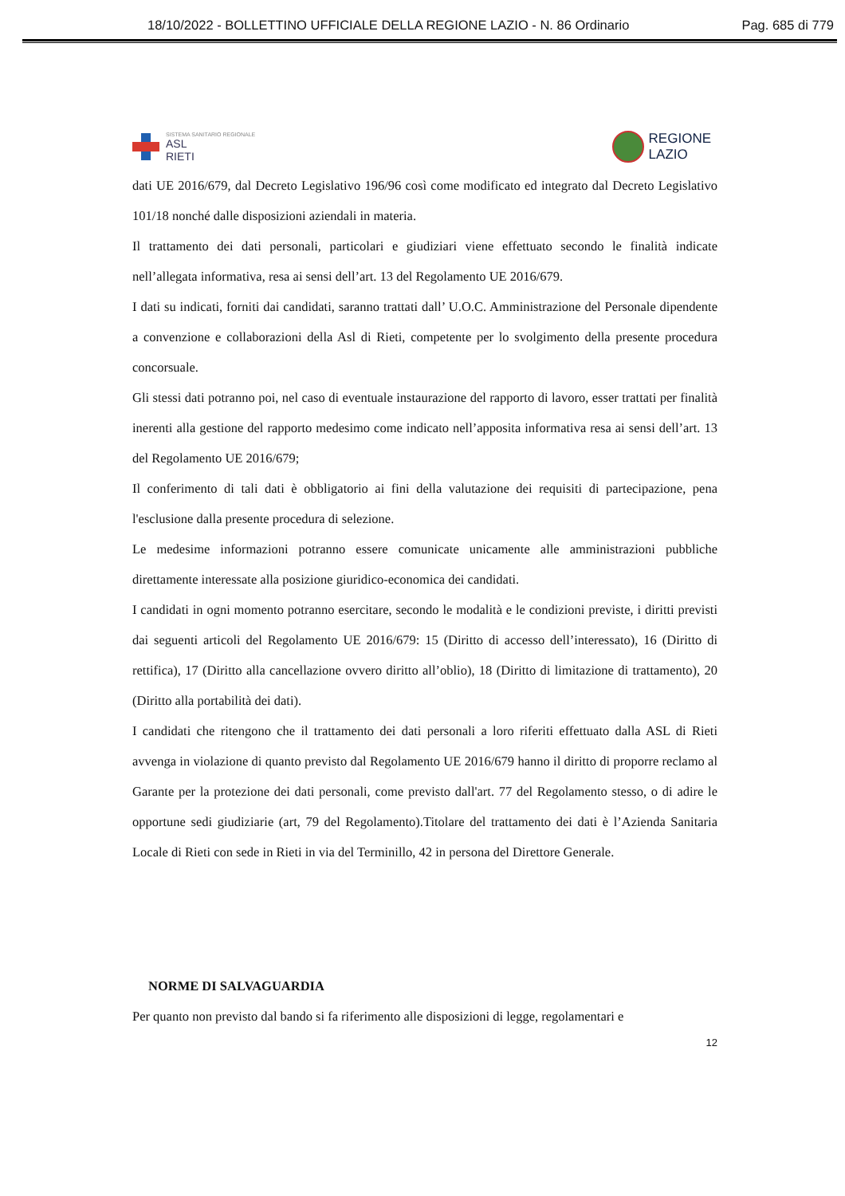18/10/2022 - BOLLETTINO UFFICIALE DELLA REGIONE LAZIO - N. 86 Ordinario Pag. 685 di 779
SISTEMA SANITARIO REGIONALE
ASL
RIETI
REGIONE
LAZIO
dati UE 2016/679, dal Decreto Legislativo 196/96 così come modificato ed integrato dal Decreto Legislativo 101/18 nonché dalle disposizioni aziendali in materia.
Il trattamento dei dati personali, particolari e giudiziari viene effettuato secondo le finalità indicate nell’allegata informativa, resa ai sensi dell’art. 13 del Regolamento UE 2016/679.
I dati su indicati, forniti dai candidati, saranno trattati dall’ U.O.C. Amministrazione del Personale dipendente a convenzione e collaborazioni della Asl di Rieti, competente per lo svolgimento della presente procedura concorsuale.
Gli stessi dati potranno poi, nel caso di eventuale instaurazione del rapporto di lavoro, esser trattati per finalità inerenti alla gestione del rapporto medesimo come indicato nell’apposita informativa resa ai sensi dell’art. 13 del Regolamento UE 2016/679;
Il conferimento di tali dati è obbligatorio ai fini della valutazione dei requisiti di partecipazione, pena l'esclusione dalla presente procedura di selezione.
Le medesime informazioni potranno essere comunicate unicamente alle amministrazioni pubbliche direttamente interessate alla posizione giuridico-economica dei candidati.
I candidati in ogni momento potranno esercitare, secondo le modalità e le condizioni previste, i diritti previsti dai seguenti articoli del Regolamento UE 2016/679: 15 (Diritto di accesso dell’interessato), 16 (Diritto di rettifica), 17 (Diritto alla cancellazione ovvero diritto all’oblio), 18 (Diritto di limitazione di trattamento), 20 (Diritto alla portabilità dei dati).
I candidati che ritengono che il trattamento dei dati personali a loro riferiti effettuato dalla ASL di Rieti avvenga in violazione di quanto previsto dal Regolamento UE 2016/679 hanno il diritto di proporre reclamo al Garante per la protezione dei dati personali, come previsto dall'art. 77 del Regolamento stesso, o di adire le opportune sedi giudiziarie (art, 79 del Regolamento).Titolare del trattamento dei dati è l’Azienda Sanitaria Locale di Rieti con sede in Rieti in via del Terminillo, 42 in persona del Direttore Generale.
NORME DI SALVAGUARDIA
Per quanto non previsto dal bando si fa riferimento alle disposizioni di legge, regolamentari e
12